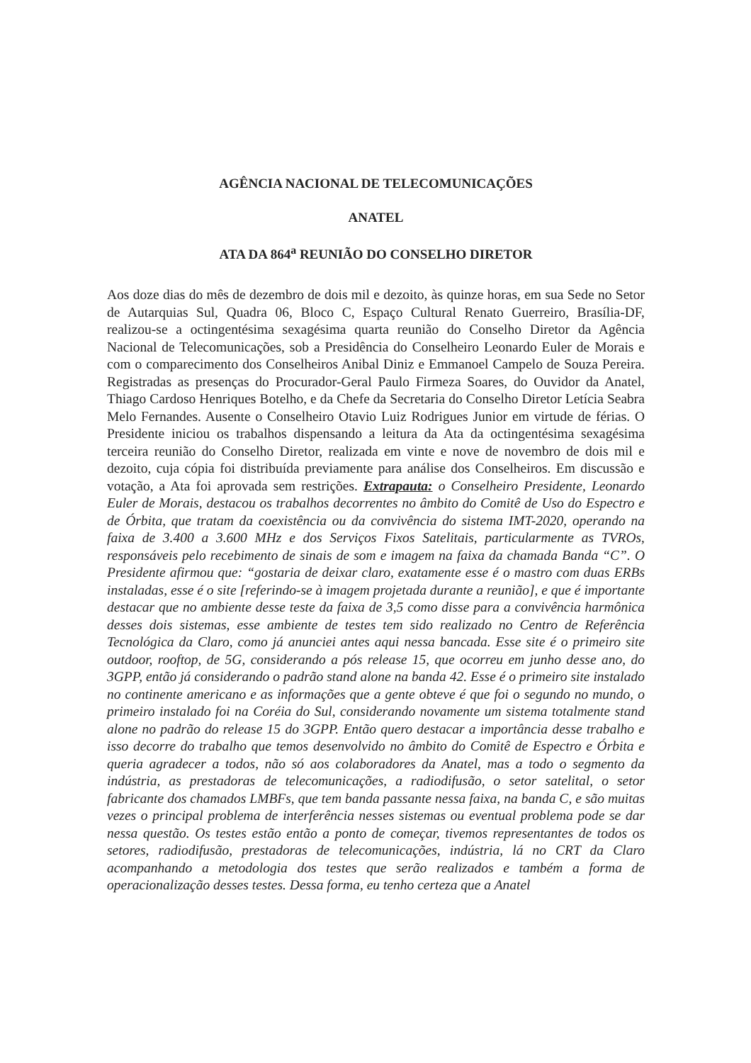AGÊNCIA NACIONAL DE TELECOMUNICAÇÕES
ANATEL
ATA DA 864<sup>a</sup> REUNIÃO DO CONSELHO DIRETOR
Aos doze dias do mês de dezembro de dois mil e dezoito, às quinze horas, em sua Sede no Setor de Autarquias Sul, Quadra 06, Bloco C, Espaço Cultural Renato Guerreiro, Brasília-DF, realizou-se a octingentésima sexagésima quarta reunião do Conselho Diretor da Agência Nacional de Telecomunicações, sob a Presidência do Conselheiro Leonardo Euler de Morais e com o comparecimento dos Conselheiros Anibal Diniz e Emmanoel Campelo de Souza Pereira. Registradas as presenças do Procurador-Geral Paulo Firmeza Soares, do Ouvidor da Anatel, Thiago Cardoso Henriques Botelho, e da Chefe da Secretaria do Conselho Diretor Letícia Seabra Melo Fernandes. Ausente o Conselheiro Otavio Luiz Rodrigues Junior em virtude de férias. O Presidente iniciou os trabalhos dispensando a leitura da Ata da octingentésima sexagésima terceira reunião do Conselho Diretor, realizada em vinte e nove de novembro de dois mil e dezoito, cuja cópia foi distribuída previamente para análise dos Conselheiros. Em discussão e votação, a Ata foi aprovada sem restrições. Extrapauta: o Conselheiro Presidente, Leonardo Euler de Morais, destacou os trabalhos decorrentes no âmbito do Comitê de Uso do Espectro e de Órbita, que tratam da coexistência ou da convivência do sistema IMT-2020, operando na faixa de 3.400 a 3.600 MHz e dos Serviços Fixos Satelitais, particularmente as TVROs, responsáveis pelo recebimento de sinais de som e imagem na faixa da chamada Banda “C”. O Presidente afirmou que: “gostaria de deixar claro, exatamente esse é o mastro com duas ERBs instaladas, esse é o site [referindo-se à imagem projetada durante a reunião], e que é importante destacar que no ambiente desse teste da faixa de 3,5 como disse para a convivência harmônica desses dois sistemas, esse ambiente de testes tem sido realizado no Centro de Referência Tecnológica da Claro, como já anunciei antes aqui nessa bancada. Esse site é o primeiro site outdoor, rooftop, de 5G, considerando a pós release 15, que ocorreu em junho desse ano, do 3GPP, então já considerando o padrão stand alone na banda 42. Esse é o primeiro site instalado no continente americano e as informações que a gente obteve é que foi o segundo no mundo, o primeiro instalado foi na Coréia do Sul, considerando novamente um sistema totalmente stand alone no padrão do release 15 do 3GPP. Então quero destacar a importância desse trabalho e isso decorre do trabalho que temos desenvolvido no âmbito do Comitê de Espectro e Órbita e queria agradecer a todos, não só aos colaboradores da Anatel, mas a todo o segmento da indústria, as prestadoras de telecomunicações, a radiodifusão, o setor satelital, o setor fabricante dos chamados LMBFs, que tem banda passante nessa faixa, na banda C, e são muitas vezes o principal problema de interferência nesses sistemas ou eventual problema pode se dar nessa questão. Os testes estão então a ponto de começar, tivemos representantes de todos os setores, radiodifusão, prestadoras de telecomunicações, indústria, lá no CRT da Claro acompanhando a metodologia dos testes que serão realizados e também a forma de operacionalização desses testes. Dessa forma, eu tenho certeza que a Anatel